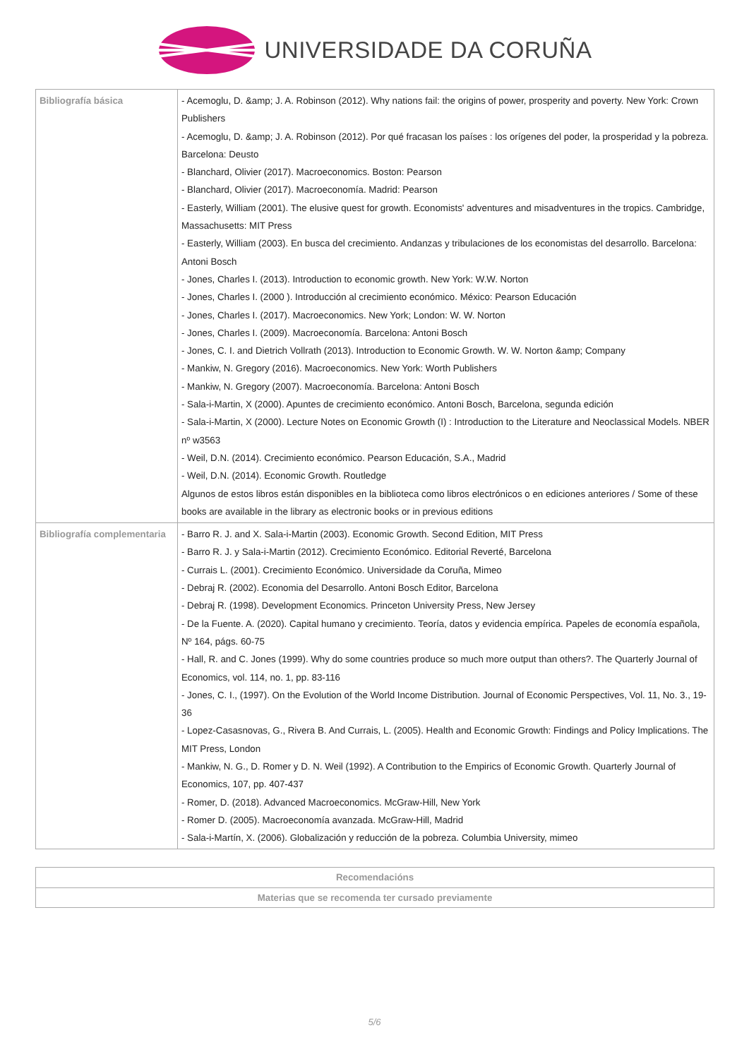UNIVERSIDADE DA CORUÑA
| Bibliografía básica | - Acemoglu, D. &amp; J. A. Robinson (2012). Why nations fail: the origins of power, prosperity and poverty. New York: Crown Publishers - Acemoglu, D. &amp; J. A. Robinson (2012). Por qué fracasan los países : los orígenes del poder, la prosperidad y la pobreza. Barcelona: Deusto - Blanchard, Olivier (2017). Macroeconomics. Boston: Pearson - Blanchard, Olivier (2017). Macroeconomía. Madrid: Pearson - Easterly, William (2001). The elusive quest for growth. Economists' adventures and misadventures in the tropics. Cambridge, Massachusetts: MIT Press - Easterly, William (2003). En busca del crecimiento. Andanzas y tribulaciones de los economistas del desarrollo. Barcelona: Antoni Bosch - Jones, Charles I. (2013). Introduction to economic growth. New York: W.W. Norton - Jones, Charles I. (2000 ). Introducción al crecimiento económico. México: Pearson Educación - Jones, Charles I. (2017). Macroeconomics. New York; London: W. W. Norton - Jones, Charles I. (2009). Macroeconomía. Barcelona: Antoni Bosch - Jones, C. I. and Dietrich Vollrath (2013). Introduction to Economic Growth. W. W. Norton &amp; Company - Mankiw, N. Gregory (2016). Macroeconomics. New York: Worth Publishers - Mankiw, N. Gregory (2007). Macroeconomía. Barcelona: Antoni Bosch - Sala-i-Martin, X (2000). Apuntes de crecimiento económico. Antoni Bosch, Barcelona, segunda edición - Sala-i-Martin, X (2000). Lecture Notes on Economic Growth (I) : Introduction to the Literature and Neoclassical Models. NBER nº w3563 - Weil, D.N. (2014). Crecimiento económico. Pearson Educación, S.A., Madrid - Weil, D.N. (2014). Economic Growth. Routledge Algunos de estos libros están disponibles en la biblioteca como libros electrónicos o en ediciones anteriores / Some of these books are available in the library as electronic books or in previous editions |
| Bibliografía complementaria | - Barro R. J. and X. Sala-i-Martin (2003). Economic Growth. Second Edition, MIT Press - Barro R. J. y Sala-i-Martin (2012). Crecimiento Económico. Editorial Reverté, Barcelona - Currais L. (2001). Crecimiento Económico. Universidade da Coruña, Mimeo - Debraj R. (2002). Economia del Desarrollo. Antoni Bosch Editor, Barcelona - Debraj R. (1998). Development Economics. Princeton University Press, New Jersey - De la Fuente. A. (2020). Capital humano y crecimiento. Teoría, datos y evidencia empírica. Papeles de economía española, Nº 164, págs. 60-75 - Hall, R. and C. Jones (1999). Why do some countries produce so much more output than others?. The Quarterly Journal of Economics, vol. 114, no. 1, pp. 83-116 - Jones, C. I., (1997). On the Evolution of the World Income Distribution. Journal of Economic Perspectives, Vol. 11, No. 3., 19-36 - Lopez-Casasnovas, G., Rivera B. And Currais, L. (2005). Health and Economic Growth: Findings and Policy Implications. The MIT Press, London - Mankiw, N. G., D. Romer y D. N. Weil (1992). A Contribution to the Empirics of Economic Growth. Quarterly Journal of Economics, 107, pp. 407-437 - Romer, D. (2018). Advanced Macroeconomics. McGraw-Hill, New York - Romer D. (2005). Macroeconomía avanzada. McGraw-Hill, Madrid - Sala-i-Martín, X. (2006). Globalización y reducción de la pobreza. Columbia University, mimeo |
| Recomendacións |
| --- |
| Materias que se recomenda ter cursado previamente |
5/6